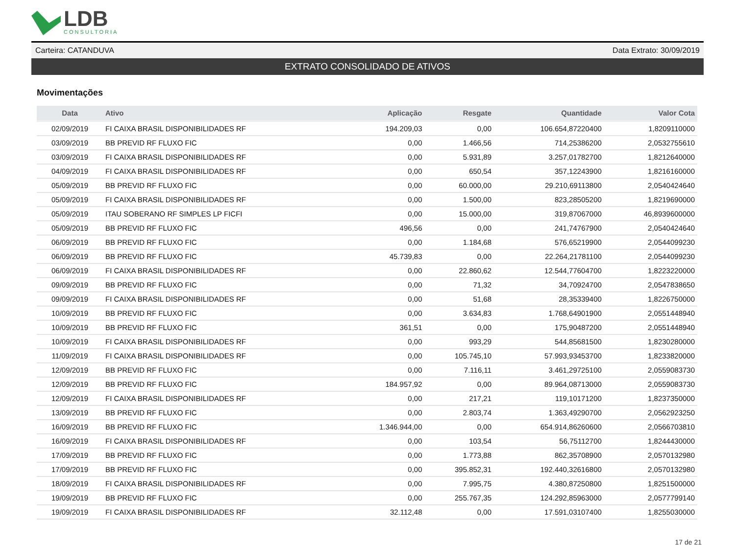LDB
CONSULTORIA
Carteira: CATANDUVA Data Extrato: 30/09/2019
EXTRATO CONSOLIDADO DE ATIVOS
Movimentações
| Data | Ativo | Aplicação | Resgate | Quantidade | Valor Cota |
| --- | --- | --- | --- | --- | --- |
| 02/09/2019 | FI CAIXA BRASIL DISPONIBILIDADES RF | 194.209,03 | 0,00 | 106.654,87220400 | 1,8209110000 |
| 03/09/2019 | BB PREVID RF FLUXO FIC | 0,00 | 1.466,56 | 714,25386200 | 2,0532755610 |
| 03/09/2019 | FI CAIXA BRASIL DISPONIBILIDADES RF | 0,00 | 5.931,89 | 3.257,01782700 | 1,8212640000 |
| 04/09/2019 | FI CAIXA BRASIL DISPONIBILIDADES RF | 0,00 | 650,54 | 357,12243900 | 1,8216160000 |
| 05/09/2019 | BB PREVID RF FLUXO FIC | 0,00 | 60.000,00 | 29.210,69113800 | 2,0540424640 |
| 05/09/2019 | FI CAIXA BRASIL DISPONIBILIDADES RF | 0,00 | 1.500,00 | 823,28505200 | 1,8219690000 |
| 05/09/2019 | ITAU SOBERANO RF SIMPLES LP FICFI | 0,00 | 15.000,00 | 319,87067000 | 46,8939600000 |
| 05/09/2019 | BB PREVID RF FLUXO FIC | 496,56 | 0,00 | 241,74767900 | 2,0540424640 |
| 06/09/2019 | BB PREVID RF FLUXO FIC | 0,00 | 1.184,68 | 576,65219900 | 2,0544099230 |
| 06/09/2019 | BB PREVID RF FLUXO FIC | 45.739,83 | 0,00 | 22.264,21781100 | 2,0544099230 |
| 06/09/2019 | FI CAIXA BRASIL DISPONIBILIDADES RF | 0,00 | 22.860,62 | 12.544,77604700 | 1,8223220000 |
| 09/09/2019 | BB PREVID RF FLUXO FIC | 0,00 | 71,32 | 34,70924700 | 2,0547838650 |
| 09/09/2019 | FI CAIXA BRASIL DISPONIBILIDADES RF | 0,00 | 51,68 | 28,35339400 | 1,8226750000 |
| 10/09/2019 | BB PREVID RF FLUXO FIC | 0,00 | 3.634,83 | 1.768,64901900 | 2,0551448940 |
| 10/09/2019 | BB PREVID RF FLUXO FIC | 361,51 | 0,00 | 175,90487200 | 2,0551448940 |
| 10/09/2019 | FI CAIXA BRASIL DISPONIBILIDADES RF | 0,00 | 993,29 | 544,85681500 | 1,8230280000 |
| 11/09/2019 | FI CAIXA BRASIL DISPONIBILIDADES RF | 0,00 | 105.745,10 | 57.993,93453700 | 1,8233820000 |
| 12/09/2019 | BB PREVID RF FLUXO FIC | 0,00 | 7.116,11 | 3.461,29725100 | 2,0559083730 |
| 12/09/2019 | BB PREVID RF FLUXO FIC | 184.957,92 | 0,00 | 89.964,08713000 | 2,0559083730 |
| 12/09/2019 | FI CAIXA BRASIL DISPONIBILIDADES RF | 0,00 | 217,21 | 119,10171200 | 1,8237350000 |
| 13/09/2019 | BB PREVID RF FLUXO FIC | 0,00 | 2.803,74 | 1.363,49290700 | 2,0562923250 |
| 16/09/2019 | BB PREVID RF FLUXO FIC | 1.346.944,00 | 0,00 | 654.914,86260600 | 2,0566703810 |
| 16/09/2019 | FI CAIXA BRASIL DISPONIBILIDADES RF | 0,00 | 103,54 | 56,75112700 | 1,8244430000 |
| 17/09/2019 | BB PREVID RF FLUXO FIC | 0,00 | 1.773,88 | 862,35708900 | 2,0570132980 |
| 17/09/2019 | BB PREVID RF FLUXO FIC | 0,00 | 395.852,31 | 192.440,32616800 | 2,0570132980 |
| 18/09/2019 | FI CAIXA BRASIL DISPONIBILIDADES RF | 0,00 | 7.995,75 | 4.380,87250800 | 1,8251500000 |
| 19/09/2019 | BB PREVID RF FLUXO FIC | 0,00 | 255.767,35 | 124.292,85963000 | 2,0577799140 |
| 19/09/2019 | FI CAIXA BRASIL DISPONIBILIDADES RF | 32.112,48 | 0,00 | 17.591,03107400 | 1,8255030000 |
17 de 21